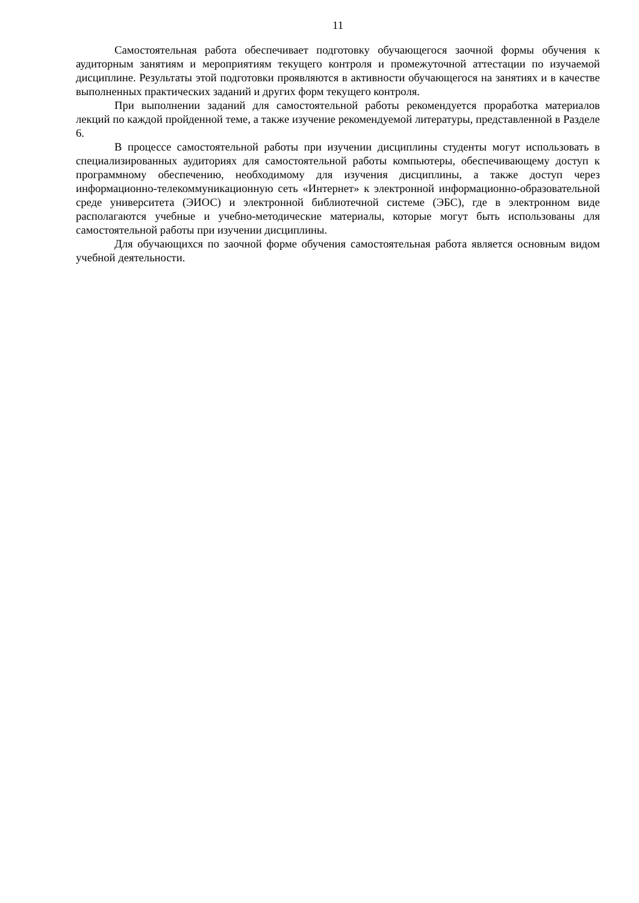11
Самостоятельная работа обеспечивает подготовку обучающегося заочной формы обучения к аудиторным занятиям и мероприятиям текущего контроля и промежуточной аттестации по изучаемой дисциплине. Результаты этой подготовки проявляются в активности обучающегося на занятиях и в качестве выполненных практических заданий и других форм текущего контроля.
При выполнении заданий для самостоятельной работы рекомендуется проработка материалов лекций по каждой пройденной теме, а также изучение рекомендуемой литературы, представленной в Разделе 6.
В процессе самостоятельной работы при изучении дисциплины студенты могут использовать в специализированных аудиториях для самостоятельной работы компьютеры, обеспечивающему доступ к программному обеспечению, необходимому для изучения дисциплины, а также доступ через информационно-телекоммуникационную сеть «Интернет» к электронной информационно-образовательной среде университета (ЭИОС) и электронной библиотечной системе (ЭБС), где в электронном виде располагаются учебные и учебно-методические материалы, которые могут быть использованы для самостоятельной работы при изучении дисциплины.
Для обучающихся по заочной форме обучения самостоятельная работа является основным видом учебной деятельности.